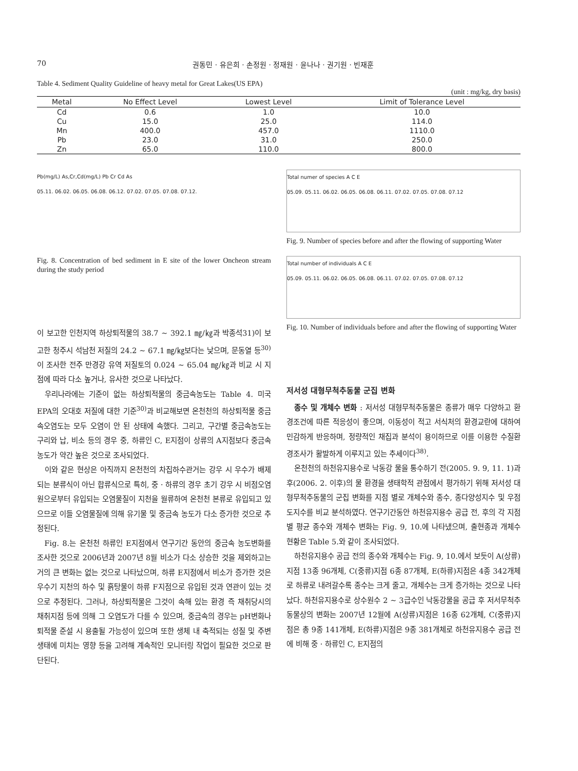70 권동민 · 유은희 · 손정원 · 정재원 · 윤나나 · 권기원 · 빈재훈
Table 4. Sediment Quality Guideline of heavy metal for Great Lakes(US EPA)
(unit : mg/kg, dry basis)
| Metal | No Effect Level | Lowest Level | Limit of Tolerance Level |
| --- | --- | --- | --- |
| Cd | 0.6 | 1.0 | 10.0 |
| Cu | 15.0 | 25.0 | 114.0 |
| Mn | 400.0 | 457.0 | 1110.0 |
| Pb | 23.0 | 31.0 | 250.0 |
| Zn | 65.0 | 110.0 | 800.0 |
Pb(mg/L) As,Cr,Cd(mg/L) Pb Cr Cd As
05.11. 06.02. 06.05. 06.08. 06.12. 07.02. 07.05. 07.08. 07.12.
Fig. 8. Concentration of bed sediment in E site of the lower Oncheon stream during the study period
이 보고한 인천지역 하상퇴적물의 38.7 ~ 392.1 ㎎/㎏과 박종석31)이 보고한 청주시 석남천 저질의 24.2 ~ 67.1 ㎎/㎏보다는 낮으며, 문동열 등<sup>30)</sup>이 조사한 전주 만경강 유역 저질토의 0.024 ~ 65.04 ㎎/㎏과 비교 시 지점에 따라 다소 높거나, 유사한 것으로 나타났다.
우리나라에는 기준이 없는 하상퇴적물의 중금속농도는 Table 4. 미국 EPA의 오대호 저질에 대한 기준<sup>30)</sup>과 비교해보면 온천천의 하상퇴적물 중금속오염도는 모두 오염이 안 된 상태에 속했다. 그리고, 구간별 중금속농도는 구리와 납, 비소 등의 경우 중, 하류인 C, E지점이 상류의 A지점보다 중금속농도가 약간 높은 것으로 조사되었다.
이와 같은 현상은 아직까지 온천천의 차집하수관거는 강우 시 우수가 배제되는 분류식이 아닌 합류식으로 특히, 중 · 하류의 경우 초기 강우 시 비점오염원으로부터 유입되는 오염물질이 지천을 월류하여 온천천 본류로 유입되고 있으므로 이들 오염물질에 의해 유기물 및 중금속 농도가 다소 증가한 것으로 추정된다.
Fig. 8.는 온천천 하류인 E지점에서 연구기간 동안의 중금속 농도변화를 조사한 것으로 2006년과 2007년 8월 비소가 다소 상승한 것을 제외하고는 거의 큰 변화는 없는 것으로 나타났으며, 하류 E지점에서 비소가 증가한 것은 우수기 지천의 하수 및 흙탕물이 하류 F지점으로 유입된 것과 연관이 있는 것으로 추정된다. 그러나, 하상퇴적물은 그것이 속해 있는 환경 즉 채취당시의 채취지점 등에 의해 그 오염도가 다를 수 있으며, 중금속의 경우는 pH변화나 퇴적물 준설 시 용출될 가능성이 있으며 또한 생체 내 축적되는 성질 및 주변 생태에 미치는 영향 등을 고려해 계속적인 모니터링 작업이 필요한 것으로 판단된다.
Total numer of species A C E
05.09. 05.11. 06.02. 06.05. 06.08. 06.11. 07.02. 07.05. 07.08. 07.12
Fig. 9. Number of species before and after the flowing of supporting Water
Total number of individuals A C E
05.09. 05.11. 06.02. 06.05. 06.08. 06.11. 07.02. 07.05. 07.08. 07.12
Fig. 10. Number of individuals before and after the flowing of supporting Water
저서성 대형무척추동물 군집 변화
종수 및 개체수 변화 : 저서성 대형무척추동물은 종류가 매우 다양하고 환경조건에 따른 적응성이 좋으며, 이동성이 적고 서식처의 환경교란에 대하여 민감하게 반응하며, 정량적인 채집과 분석이 용이하므로 이를 이용한 수질환경조사가 활발하게 이루지고 있는 추세이다<sup>38)</sup>.
온천천의 하천유지용수로 낙동강 물을 통수하기 전(2005. 9. 9, 11. 1)과 후(2006. 2. 이후)의 물 환경을 생태학적 관점에서 평가하기 위해 저서성 대형무척추동물의 군집 변화를 지점 별로 개체수와 종수, 종다양성지수 및 우점도지수를 비교 분석하였다. 연구기간동안 하천유지용수 공급 전, 후의 각 지점별 평균 종수와 개체수 변화는 Fig. 9, 10.에 나타냈으며, 출현종과 개체수 현황은 Table 5.와 같이 조사되었다.
하천유지용수 공급 전의 종수와 개체수는 Fig. 9, 10.에서 보듯이 A(상류)지점 13종 96개체, C(중류)지점 6종 87개체, E(하류)지점은 4종 342개체로 하류로 내려갈수록 종수는 크게 줄고, 개체수는 크게 증가하는 것으로 나타났다. 하천유지용수로 상수원수 2 ~ 3급수인 낙동강물을 공급 후 저서무척추동물상의 변화는 2007년 12월에 A(상류)지점은 16종 62개체, C(중류)지점은 총 9종 141개체, E(하류)지점은 9종 381개체로 하천유지용수 공급 전에 비해 중 · 하류인 C, E지점의